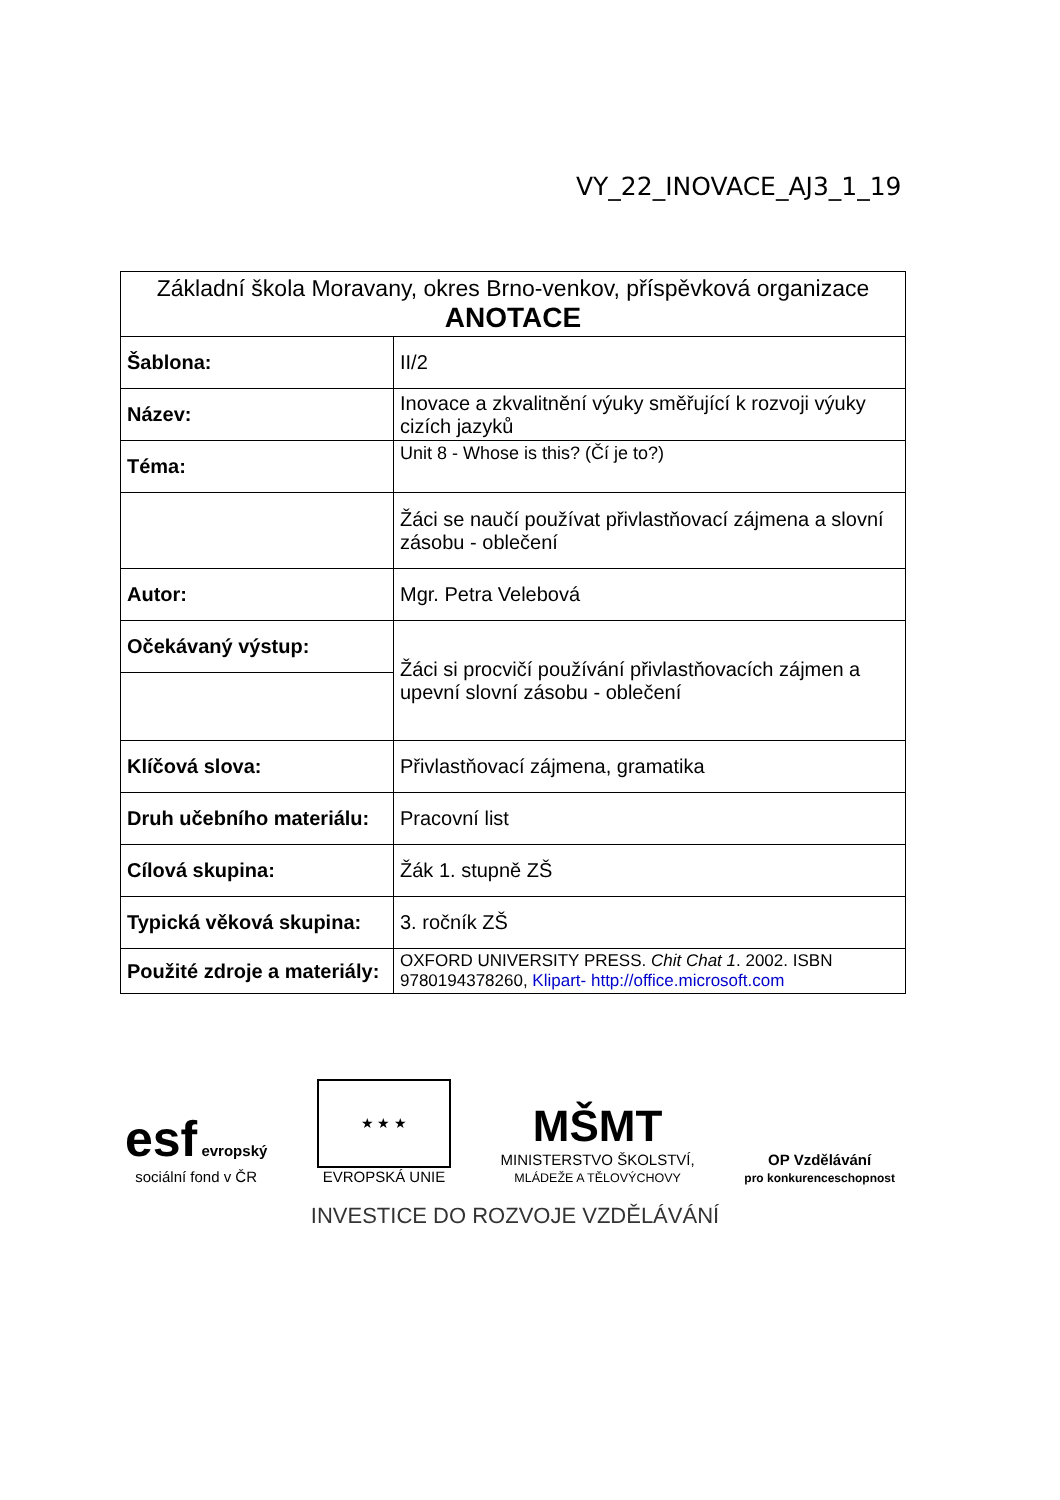VY_22_INOVACE_AJ3_1_19
| Základní škola Moravany, okres Brno-venkov, příspěvková organizace ANOTACE | |
| Šablona: | II/2 |
| Název: | Inovace a zkvalitnění výuky směřující k rozvoji výuky cizích jazyků |
| Téma: | Unit 8 - Whose is this? (Čí je to?) |
| | Žáci se naučí používat přivlastňovací zájmena a slovní zásobu - oblečení |
| Autor: | Mgr. Petra Velebová |
| Očekávaný výstup: | Žáci si procvičí používání přivlastňovacích zájmen a upevní slovní zásobu - oblečení |
| Klíčová slova: | Přivlastňovací zájmena, gramatika |
| Druh učebního materiálu: | Pracovní list |
| Cílová skupina: | Žák 1. stupně ZŠ |
| Typická věková skupina: | 3. ročník ZŠ |
| Použité zdroje a materiály: | OXFORD UNIVERSITY PRESS. Chit Chat 1 . 2002. ISBN 9780194378260, Klipart- http://office.microsoft.com |
esf evropský
sociální fond v ČR
★ ★ ★
EVROPSKÁ UNIE
MŠMT
MINISTERSTVO ŠKOLSTVÍ,
MLÁDEŽE A TĚLOVÝCHOVY
OP Vzdělávání
pro konkurenceschopnost
INVESTICE DO ROZVOJE VZDĚLÁVÁNÍ